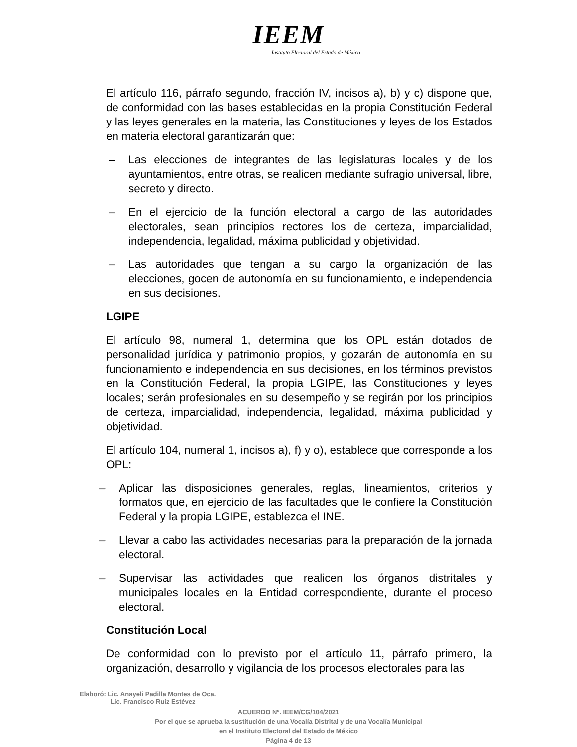IEEM
Instituto Electoral del Estado de México
El artículo 116, párrafo segundo, fracción IV, incisos a), b) y c) dispone que, de conformidad con las bases establecidas en la propia Constitución Federal y las leyes generales en la materia, las Constituciones y leyes de los Estados en materia electoral garantizarán que:
– Las elecciones de integrantes de las legislaturas locales y de los ayuntamientos, entre otras, se realicen mediante sufragio universal, libre, secreto y directo.
– En el ejercicio de la función electoral a cargo de las autoridades electorales, sean principios rectores los de certeza, imparcialidad, independencia, legalidad, máxima publicidad y objetividad.
– Las autoridades que tengan a su cargo la organización de las elecciones, gocen de autonomía en su funcionamiento, e independencia en sus decisiones.
LGIPE
El artículo 98, numeral 1, determina que los OPL están dotados de personalidad jurídica y patrimonio propios, y gozarán de autonomía en su funcionamiento e independencia en sus decisiones, en los términos previstos en la Constitución Federal, la propia LGIPE, las Constituciones y leyes locales; serán profesionales en su desempeño y se regirán por los principios de certeza, imparcialidad, independencia, legalidad, máxima publicidad y objetividad.
El artículo 104, numeral 1, incisos a), f) y o), establece que corresponde a los OPL:
– Aplicar las disposiciones generales, reglas, lineamientos, criterios y formatos que, en ejercicio de las facultades que le confiere la Constitución Federal y la propia LGIPE, establezca el INE.
– Llevar a cabo las actividades necesarias para la preparación de la jornada electoral.
– Supervisar las actividades que realicen los órganos distritales y municipales locales en la Entidad correspondiente, durante el proceso electoral.
Constitución Local
De conformidad con lo previsto por el artículo 11, párrafo primero, la organización, desarrollo y vigilancia de los procesos electorales para las
Elaboró: Lic. Anayeli Padilla Montes de Oca.
Lic. Francisco Ruiz Estévez
ACUERDO Nº. IEEM/CG/104/2021
Por el que se aprueba la sustitución de una Vocalía Distrital y de una Vocalía Municipal
en el Instituto Electoral del Estado de México
Página 4 de 13